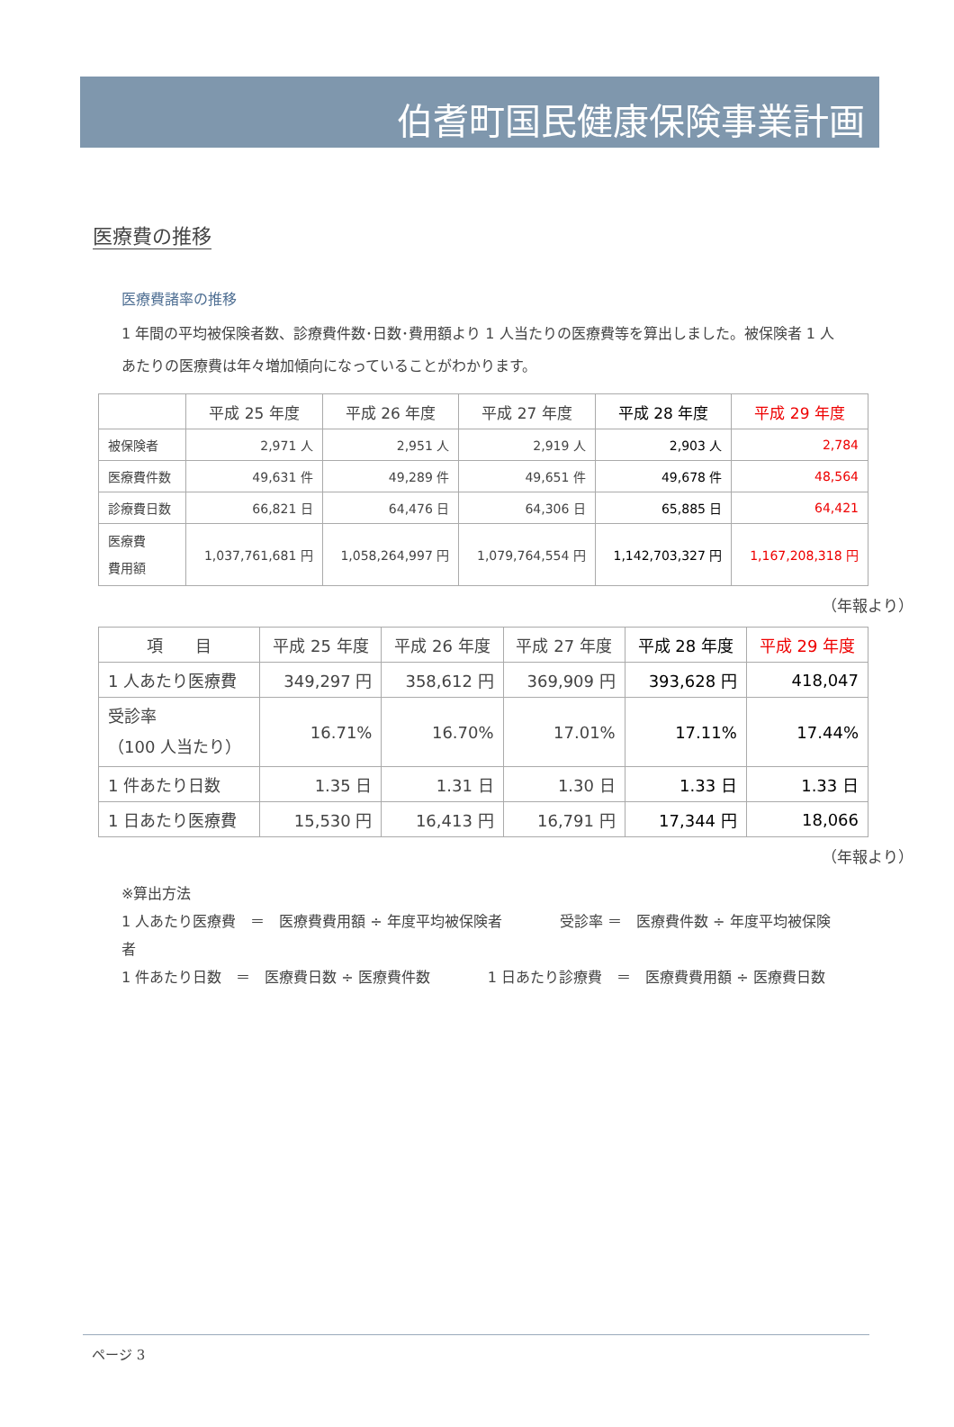伯耆町国民健康保険事業計画
医療費の推移
医療費諸率の推移
1 年間の平均被保険者数、診療費件数･日数･費用額より 1 人当たりの医療費等を算出しました。被保険者 1 人あたりの医療費は年々増加傾向になっていることがわかります。
| | 平成 25 年度 | 平成 26 年度 | 平成 27 年度 | 平成 28 年度 | 平成 29 年度 |
| --- | --- | --- | --- | --- | --- |
| 被保険者 | 2,971 人 | 2,951 人 | 2,919 人 | 2,903 人 | 2,784 |
| 医療費件数 | 49,631 件 | 49,289 件 | 49,651 件 | 49,678 件 | 48,564 |
| 診療費日数 | 66,821 日 | 64,476 日 | 64,306 日 | 65,885 日 | 64,421 |
| 医療費 費用額 | 1,037,761,681 円 | 1,058,264,997 円 | 1,079,764,554 円 | 1,142,703,327 円 | 1,167,208,318 円 |
（年報より）
| 項 目 | 平成 25 年度 | 平成 26 年度 | 平成 27 年度 | 平成 28 年度 | 平成 29 年度 |
| --- | --- | --- | --- | --- | --- |
| 1 人あたり医療費 | 349,297 円 | 358,612 円 | 369,909 円 | 393,628 円 | 418,047 |
| 受診率 （100 人当たり） | 16.71% | 16.70% | 17.01% | 17.11% | 17.44% |
| 1 件あたり日数 | 1.35 日 | 1.31 日 | 1.30 日 | 1.33 日 | 1.33 日 |
| 1 日あたり医療費 | 15,530 円 | 16,413 円 | 16,791 円 | 17,344 円 | 18,066 |
（年報より）
※算出方法
1 人あたり医療費　＝　医療費費用額 ÷ 年度平均被保険者　　　　受診率 ＝　医療費件数 ÷ 年度平均被保険者
1 件あたり日数　＝　医療費日数 ÷ 医療費件数　　　　1 日あたり診療費　＝　医療費費用額 ÷ 医療費日数
ページ 3